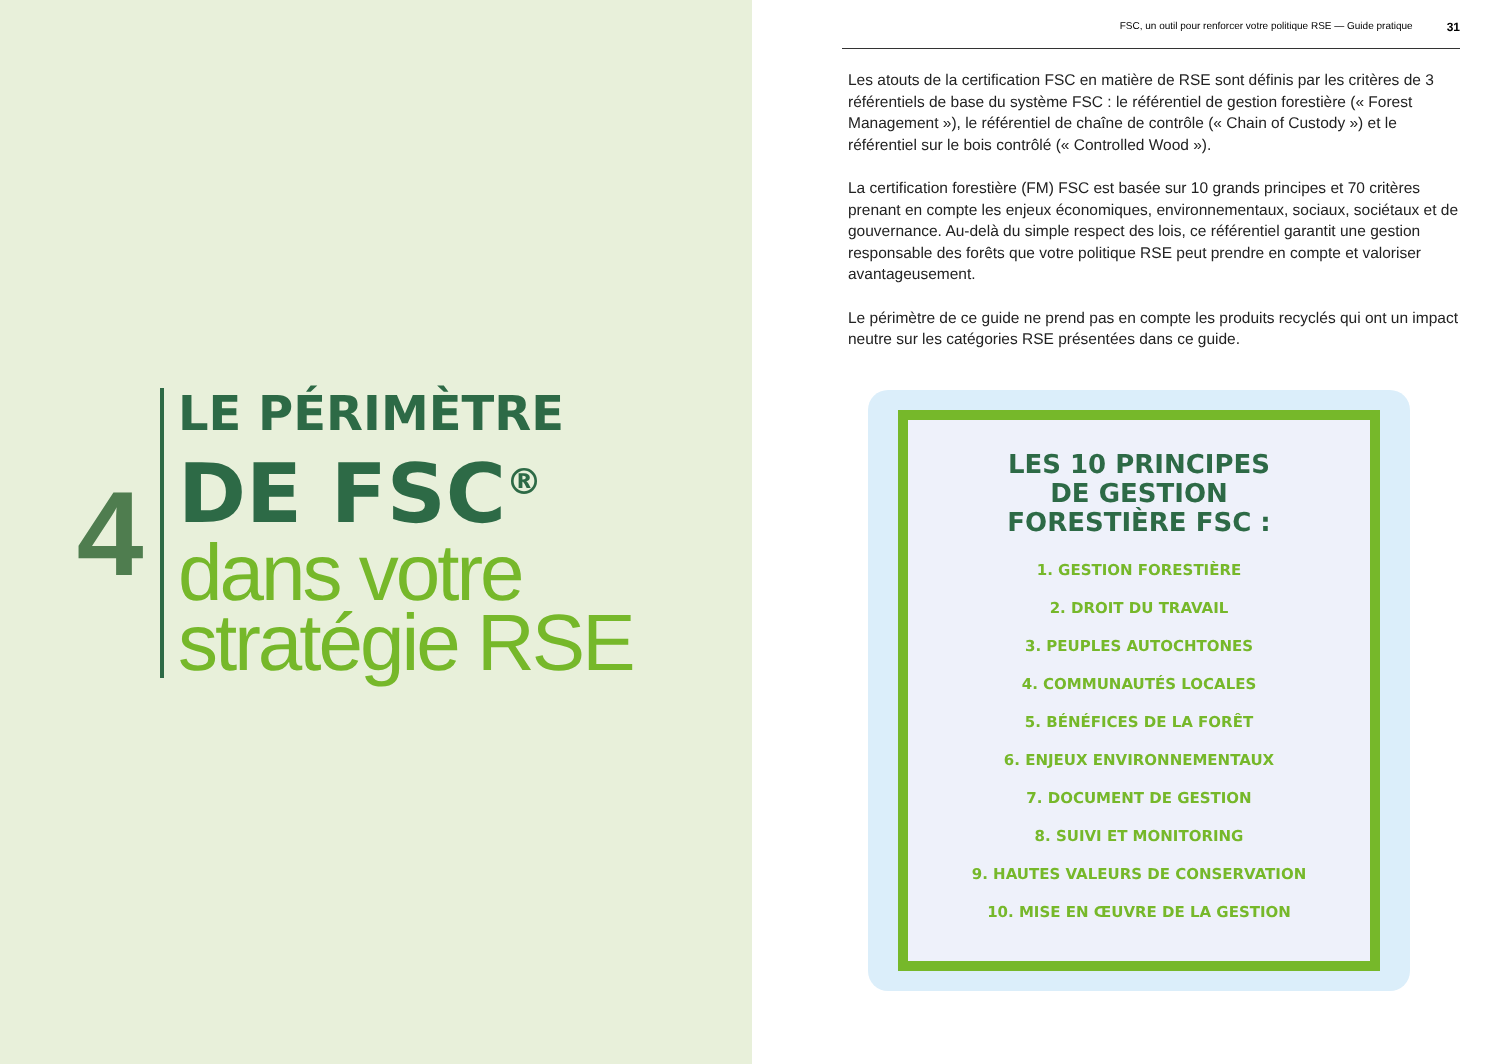4
LE PÉRIMÈTRE
DE FSC<sup>®</sup>
dans votre
stratégie RSE
FSC, un outil pour renforcer votre politique RSE — Guide pratique 31
Les atouts de la certification FSC en matière de RSE sont définis par les critères de 3 référentiels de base du système FSC : le référentiel de gestion forestière (« Forest Management »), le référentiel de chaîne de contrôle (« Chain of Custody ») et le référentiel sur le bois contrôlé (« Controlled Wood »).
La certification forestière (FM) FSC est basée sur 10 grands principes et 70 critères prenant en compte les enjeux économiques, environnementaux, sociaux, sociétaux et de gouvernance. Au-delà du simple respect des lois, ce référentiel garantit une gestion responsable des forêts que votre politique RSE peut prendre en compte et valoriser avantageusement.
Le périmètre de ce guide ne prend pas en compte les produits recyclés qui ont un impact neutre sur les catégories RSE présentées dans ce guide.
LES 10 PRINCIPES
DE GESTION
FORESTIÈRE FSC :
1. GESTION FORESTIÈRE
2. DROIT DU TRAVAIL
3. PEUPLES AUTOCHTONES
4. COMMUNAUTÉS LOCALES
5. BÉNÉFICES DE LA FORÊT
6. ENJEUX ENVIRONNEMENTAUX
7. DOCUMENT DE GESTION
8. SUIVI ET MONITORING
9. HAUTES VALEURS DE CONSERVATION
10. MISE EN ŒUVRE DE LA GESTION